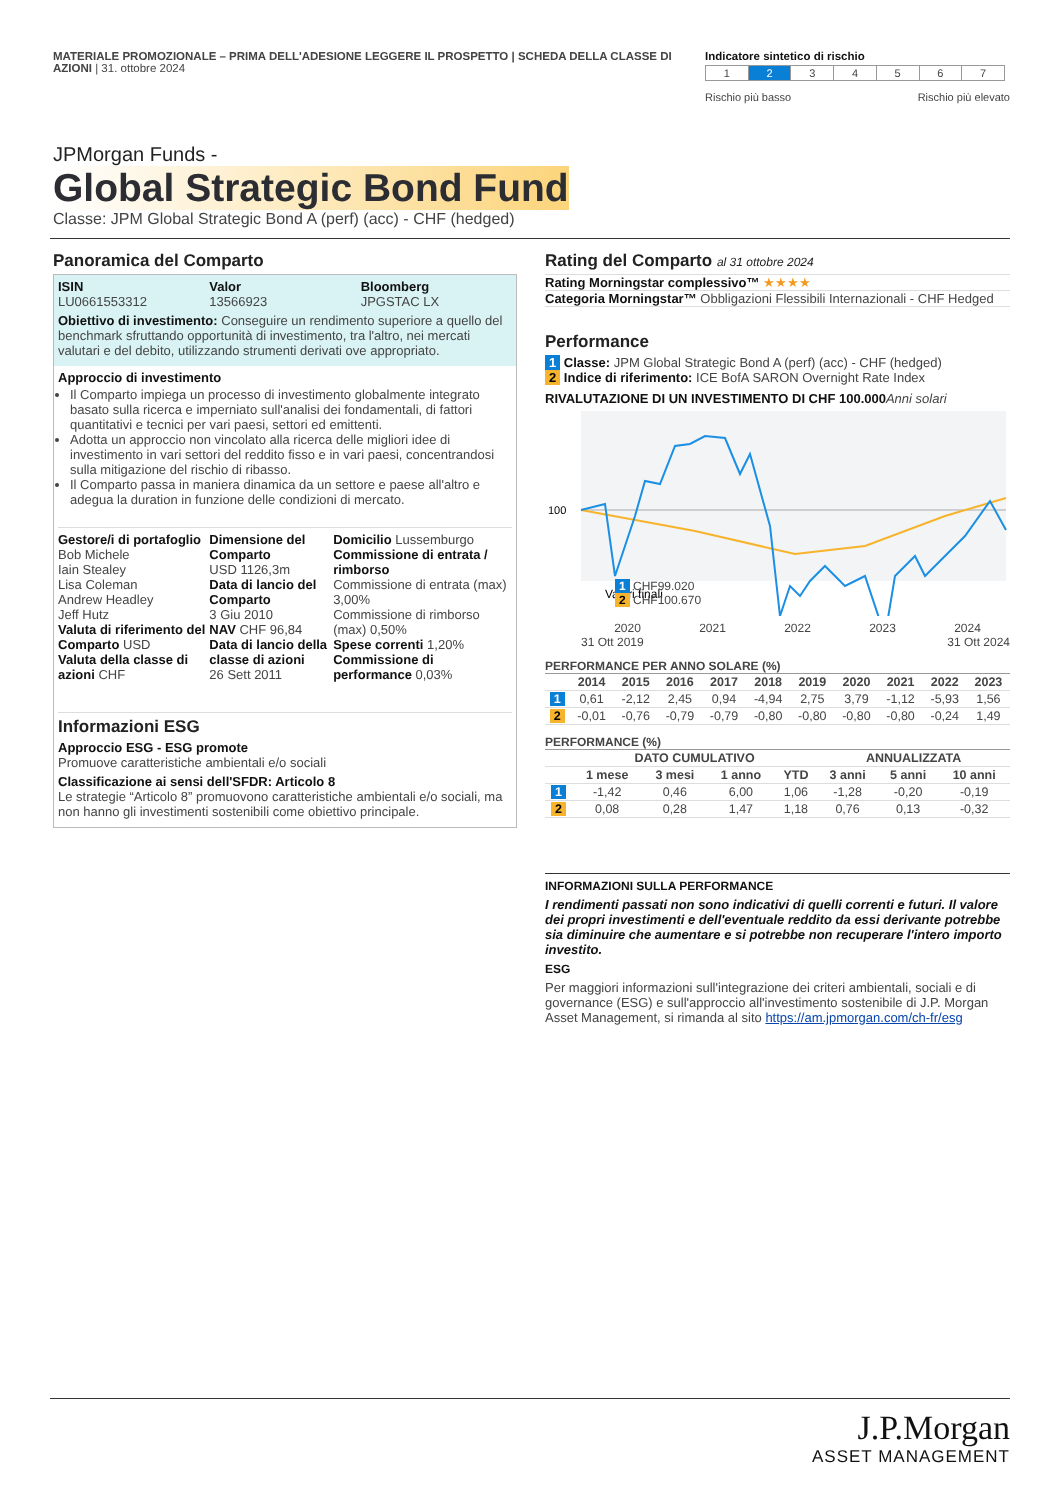MATERIALE PROMOZIONALE – PRIMA DELL'ADESIONE LEGGERE IL PROSPETTO | SCHEDA DELLA CLASSE DI AZIONI | 31. ottobre 2024
Indicatore sintetico di rischio
| 1 | 2 | 3 | 4 | 5 | 6 | 7 |
Rischio più basso Rischio più elevato
JPMorgan Funds -
Global Strategic Bond Fund
Classe: JPM Global Strategic Bond A (perf) (acc) - CHF (hedged)
Panoramica del Comparto
ISIN
LU0661553312
Valor
13566923
Bloomberg
JPGSTAC LX
Obiettivo di investimento: Conseguire un rendimento superiore a quello del benchmark sfruttando opportunità di investimento, tra l'altro, nei mercati valutari e del debito, utilizzando strumenti derivati ove appropriato.
Approccio di investimento
Il Comparto impiega un processo di investimento globalmente integrato basato sulla ricerca e imperniato sull'analisi dei fondamentali, di fattori quantitativi e tecnici per vari paesi, settori ed emittenti.
Adotta un approccio non vincolato alla ricerca delle migliori idee di investimento in vari settori del reddito fisso e in vari paesi, concentrandosi sulla mitigazione del rischio di ribasso.
Il Comparto passa in maniera dinamica da un settore e paese all'altro e adegua la duration in funzione delle condizioni di mercato.
Gestore/i di portafoglio
Bob Michele
Iain Stealey
Lisa Coleman
Andrew Headley
Jeff Hutz
Valuta di riferimento del Comparto USD
Valuta della classe di azioni CHF
Dimensione del Comparto
USD 1126,3m
Data di lancio del Comparto
3 Giu 2010
NAV CHF 96,84
Data di lancio della classe di azioni
26 Sett 2011
Domicilio Lussemburgo
Commissione di entrata / rimborso
Commissione di entrata (max) 3,00%
Commissione di rimborso (max) 0,50%
Spese correnti 1,20%
Commissione di performance 0,03%
Informazioni ESG
Approccio ESG - ESG promote
Promuove caratteristiche ambientali e/o sociali
Classificazione ai sensi dell'SFDR: Articolo 8
Le strategie “Articolo 8” promuovono caratteristiche ambientali e/o sociali, ma non hanno gli investimenti sostenibili come obiettivo principale.
Rating del Comparto al 31 ottobre 2024
Rating Morningstar complessivo™ ★★★★
Categoria Morningstar™ Obbligazioni Flessibili Internazionali - CHF Hedged
Performance
1 Classe: JPM Global Strategic Bond A (perf) (acc) - CHF (hedged)
2 Indice di riferimento: ICE BofA SARON Overnight Rate Index
RIVALUTAZIONE DI UN INVESTIMENTO DI CHF 100.000 Anni solari
100
Valori finali
1 CHF99.020
2 CHF100.670
2020 2021 2022 2023 2024
31 Ott 2019 31 Ott 2024
PERFORMANCE PER ANNO SOLARE (%)
| | 2014 | 2015 | 2016 | 2017 | 2018 | 2019 | 2020 | 2021 | 2022 | 2023 |
| --- | --- | --- | --- | --- | --- | --- | --- | --- | --- | --- |
| 1 | 0,61 | -2,12 | 2,45 | 0,94 | -4,94 | 2,75 | 3,79 | -1,12 | -5,93 | 1,56 |
| 2 | -0,01 | -0,76 | -0,79 | -0,79 | -0,80 | -0,80 | -0,80 | -0,80 | -0,24 | 1,49 |
PERFORMANCE (%)
| | DATO CUMULATIVO | | | | ANNUALIZZATA | | |
| --- | --- | --- | --- | --- | --- | --- | --- |
| | 1 mese | 3 mesi | 1 anno | YTD | 3 anni | 5 anni | 10 anni |
| 1 | -1,42 | 0,46 | 6,00 | 1,06 | -1,28 | -0,20 | -0,19 |
| 2 | 0,08 | 0,28 | 1,47 | 1,18 | 0,76 | 0,13 | -0,32 |
INFORMAZIONI SULLA PERFORMANCE
I rendimenti passati non sono indicativi di quelli correnti e futuri. Il valore dei propri investimenti e dell'eventuale reddito da essi derivante potrebbe sia diminuire che aumentare e si potrebbe non recuperare l'intero importo investito.
ESG
Per maggiori informazioni sull'integrazione dei criteri ambientali, sociali e di governance (ESG) e sull'approccio all'investimento sostenibile di J.P. Morgan Asset Management, si rimanda al sito https://am.jpmorgan.com/ch-fr/esg
J.P.Morgan
ASSET MANAGEMENT